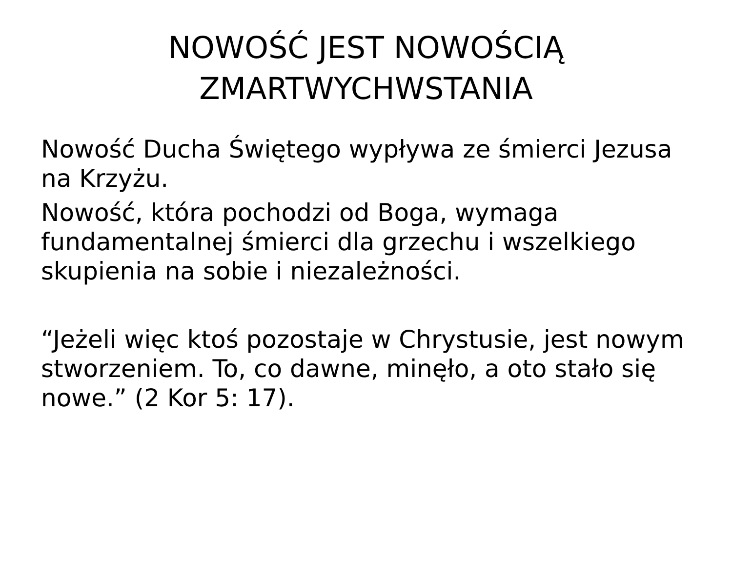NOWOŚĆ JEST NOWOŚCIĄ
ZMARTWYCHWSTANIA
Nowość Ducha Świętego wypływa ze śmierci Jezusa na Krzyżu.
Nowość, która pochodzi od Boga, wymaga fundamentalnej śmierci dla grzechu i wszelkiego skupienia na sobie i niezależności.
“Jeżeli więc ktoś pozostaje w Chrystusie, jest nowym stworzeniem. To, co dawne, minęło, a oto stało się nowe.” (2 Kor 5: 17).